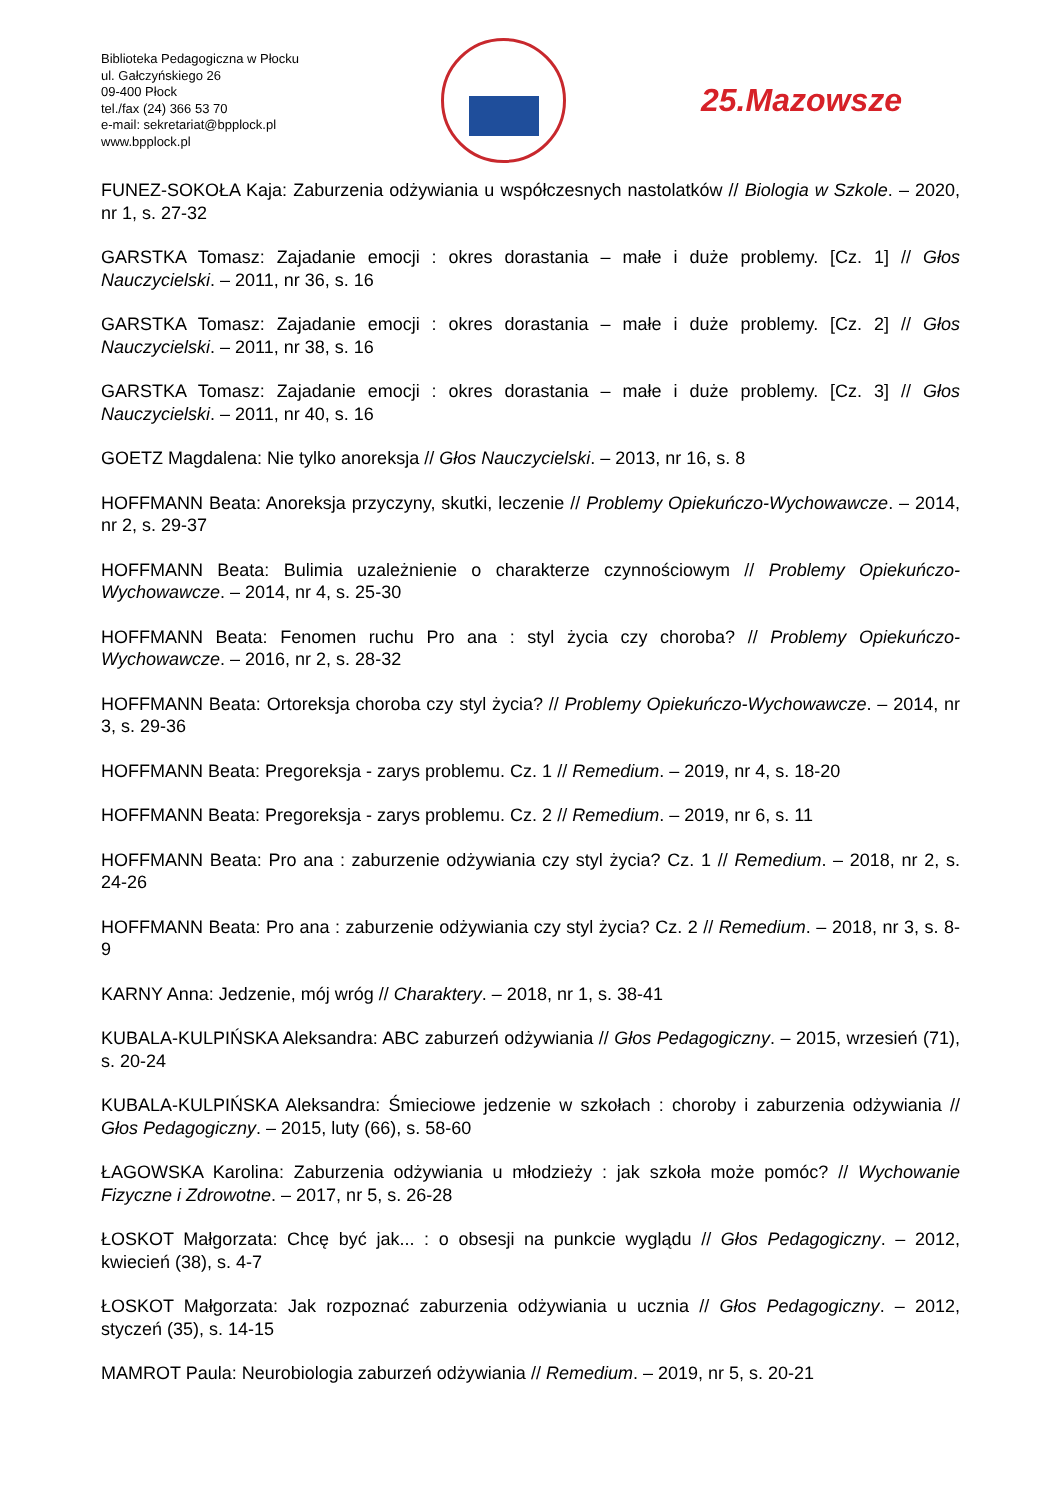Biblioteka Pedagogiczna w Płocku
ul. Gałczyńskiego 26
09-400 Płock
tel./fax (24) 366 53 70
e-mail: sekretariat@bpplock.pl
www.bpplock.pl
25.Mazowsze
FUNEZ-SOKOŁA Kaja: Zaburzenia odżywiania u współczesnych nastolatków // Biologia w Szkole. – 2020, nr 1, s. 27-32
GARSTKA Tomasz: Zajadanie emocji : okres dorastania – małe i duże problemy. [Cz. 1] // Głos Nauczycielski. – 2011, nr 36, s. 16
GARSTKA Tomasz: Zajadanie emocji : okres dorastania – małe i duże problemy. [Cz. 2] // Głos Nauczycielski. – 2011, nr 38, s. 16
GARSTKA Tomasz: Zajadanie emocji : okres dorastania – małe i duże problemy. [Cz. 3] // Głos Nauczycielski. – 2011, nr 40, s. 16
GOETZ Magdalena: Nie tylko anoreksja // Głos Nauczycielski. – 2013, nr 16, s. 8
HOFFMANN Beata: Anoreksja przyczyny, skutki, leczenie // Problemy Opiekuńczo-Wychowawcze. – 2014, nr 2, s. 29-37
HOFFMANN Beata: Bulimia uzależnienie o charakterze czynnościowym // Problemy Opiekuńczo-Wychowawcze. – 2014, nr 4, s. 25-30
HOFFMANN Beata: Fenomen ruchu Pro ana : styl życia czy choroba? // Problemy Opiekuńczo-Wychowawcze. – 2016, nr 2, s. 28-32
HOFFMANN Beata: Ortoreksja choroba czy styl życia? // Problemy Opiekuńczo-Wychowawcze. – 2014, nr 3, s. 29-36
HOFFMANN Beata: Pregoreksja - zarys problemu. Cz. 1 // Remedium. – 2019, nr 4, s. 18-20
HOFFMANN Beata: Pregoreksja - zarys problemu. Cz. 2 // Remedium. – 2019, nr 6, s. 11
HOFFMANN Beata: Pro ana : zaburzenie odżywiania czy styl życia? Cz. 1 // Remedium. – 2018, nr 2, s. 24-26
HOFFMANN Beata: Pro ana : zaburzenie odżywiania czy styl życia? Cz. 2 // Remedium. – 2018, nr 3, s. 8-9
KARNY Anna: Jedzenie, mój wróg // Charaktery. – 2018, nr 1, s. 38-41
KUBALA-KULPIŃSKA Aleksandra: ABC zaburzeń odżywiania // Głos Pedagogiczny. – 2015, wrzesień (71), s. 20-24
KUBALA-KULPIŃSKA Aleksandra: Śmieciowe jedzenie w szkołach : choroby i zaburzenia odżywiania // Głos Pedagogiczny. – 2015, luty (66), s. 58-60
ŁAGOWSKA Karolina: Zaburzenia odżywiania u młodzieży : jak szkoła może pomóc? // Wychowanie Fizyczne i Zdrowotne. – 2017, nr 5, s. 26-28
ŁOSKOT Małgorzata: Chcę być jak... : o obsesji na punkcie wyglądu // Głos Pedagogiczny. – 2012, kwiecień (38), s. 4-7
ŁOSKOT Małgorzata: Jak rozpoznać zaburzenia odżywiania u ucznia // Głos Pedagogiczny. – 2012, styczeń (35), s. 14-15
MAMROT Paula: Neurobiologia zaburzeń odżywiania // Remedium. – 2019, nr 5, s. 20-21